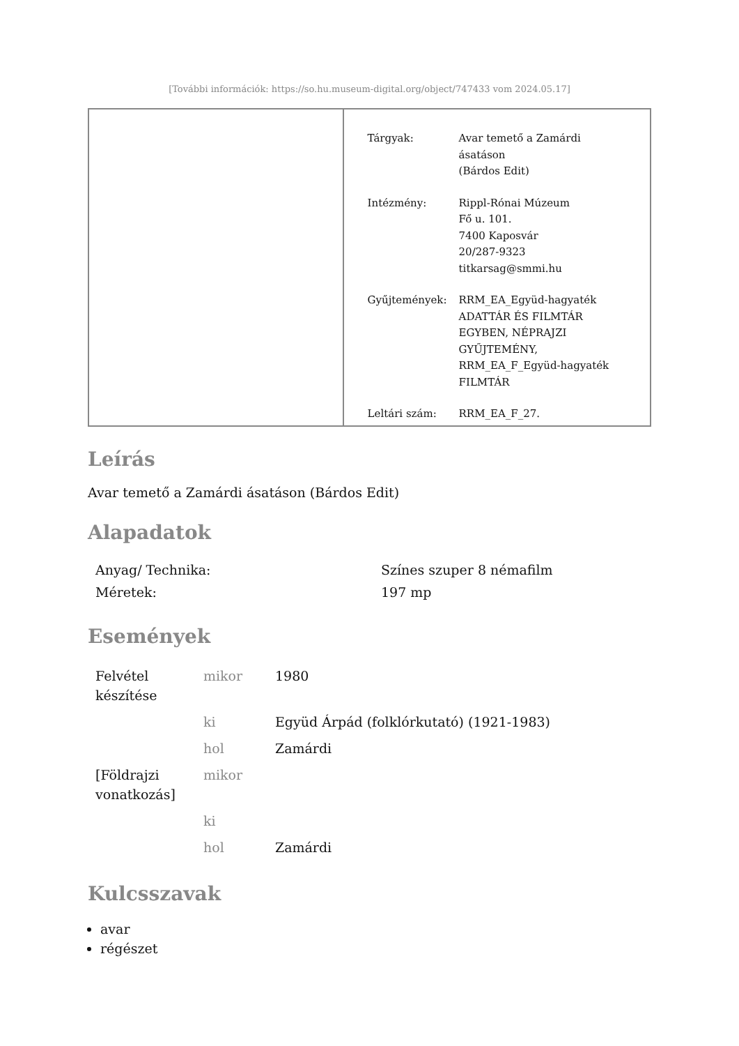[További információk: https://so.hu.museum-digital.org/object/747433 vom 2024.05.17]
| Tárgyak: | Avar temető a Zamárdi ásatáson (Bárdos Edit) |
| Intézmény: | Rippl-Rónai Múzeum Fő u. 101. 7400 Kaposvár 20/287-9323 titkarsag@smmi.hu |
| Gyűjtemények: | RRM_EA_Együd-hagyaték ADATTÁR ÉS FILMTÁR EGYBEN, NÉPRAJZI GYŰJTEMÉNY, RRM_EA_F_Együd-hagyaték FILMTÁR |
| Leltári szám: | RRM_EA_F_27. |
Leírás
Avar temető a Zamárdi ásatáson (Bárdos Edit)
Alapadatok
| Anyag/ Technika: | Színes szuper 8 némafilm |
| Méretek: | 197 mp |
Események
| Felvétel készítése | mikor | 1980 |
| | ki | Együd Árpád (folklórkutató) (1921-1983) |
| | hol | Zamárdi |
| [Földrajzi vonatkozás] | mikor | |
| | ki | |
| | hol | Zamárdi |
Kulcsszavak
avar
régészet